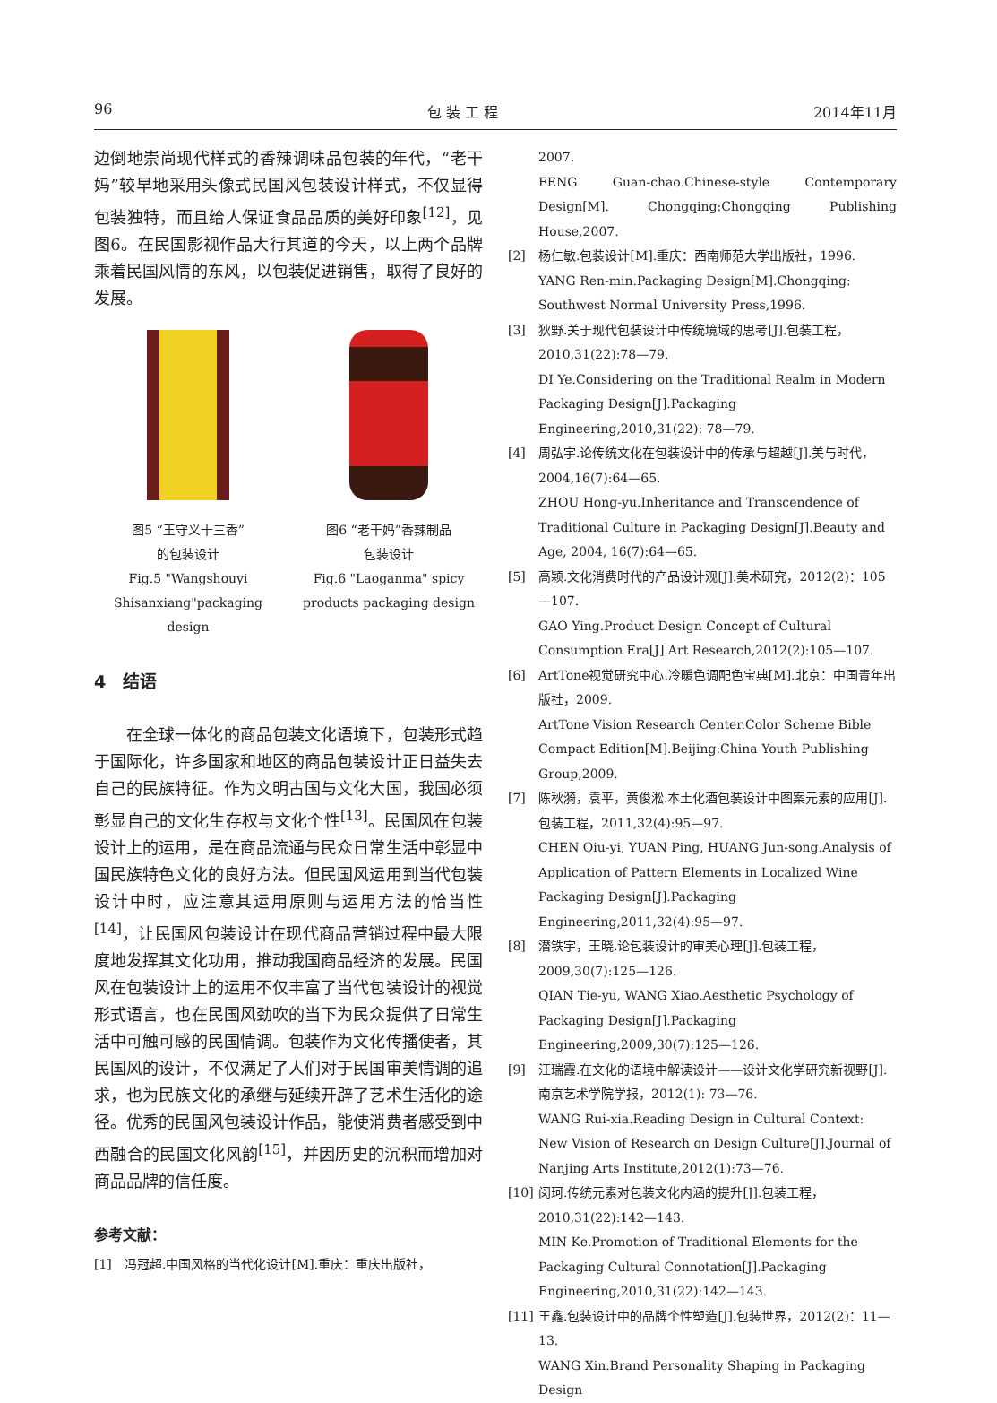96 包 装 工 程 2014年11月
边倒地崇尚现代样式的香辣调味品包装的年代，“老干妈”较早地采用头像式民国风包装设计样式，不仅显得包装独特，而且给人保证食品品质的美好印象<sup>[12]</sup>，见图6。在民国影视作品大行其道的今天，以上两个品牌乘着民国风情的东风，以包装促进销售，取得了良好的发展。
图5 “王守义十三香”
的包装设计
Fig.5 "Wangshouyi
Shisanxiang"packaging design
图6 “老干妈”香辣制品
包装设计
Fig.6 "Laoganma" spicy
products packaging design
4　结语
在全球一体化的商品包装文化语境下，包装形式趋于国际化，许多国家和地区的商品包装设计正日益失去自己的民族特征。作为文明古国与文化大国，我国必须彰显自己的文化生存权与文化个性<sup>[13]</sup>。民国风在包装设计上的运用，是在商品流通与民众日常生活中彰显中国民族特色文化的良好方法。但民国风运用到当代包装设计中时，应注意其运用原则与运用方法的恰当性<sup>[14]</sup>，让民国风包装设计在现代商品营销过程中最大限度地发挥其文化功用，推动我国商品经济的发展。民国风在包装设计上的运用不仅丰富了当代包装设计的视觉形式语言，也在民国风劲吹的当下为民众提供了日常生活中可触可感的民国情调。包装作为文化传播使者，其民国风的设计，不仅满足了人们对于民国审美情调的追求，也为民族文化的承继与延续开辟了艺术生活化的途径。优秀的民国风包装设计作品，能使消费者感受到中西融合的民国文化风韵<sup>[15]</sup>，并因历史的沉积而增加对商品品牌的信任度。
参考文献：
[1] 冯冠超.中国风格的当代化设计[M].重庆：重庆出版社，
2007.
FENG Guan-chao.Chinese-style Contemporary Design[M]. Chongqing:Chongqing Publishing House,2007.
[2] 杨仁敏.包装设计[M].重庆：西南师范大学出版社，1996.
YANG Ren-min.Packaging Design[M].Chongqing: Southwest Normal University Press,1996.
[3] 狄野.关于现代包装设计中传统境域的思考[J].包装工程，2010,31(22):78—79.
DI Ye.Considering on the Traditional Realm in Modern Packaging Design[J].Packaging Engineering,2010,31(22): 78—79.
[4] 周弘宇.论传统文化在包装设计中的传承与超越[J].美与时代，2004,16(7):64—65.
ZHOU Hong-yu.Inheritance and Transcendence of Traditional Culture in Packaging Design[J].Beauty and Age, 2004, 16(7):64—65.
[5] 高颖.文化消费时代的产品设计观[J].美术研究，2012(2)：105—107.
GAO Ying.Product Design Concept of Cultural Consumption Era[J].Art Research,2012(2):105—107.
[6] ArtTone视觉研究中心.冷暖色调配色宝典[M].北京：中国青年出版社，2009.
ArtTone Vision Research Center.Color Scheme Bible Compact Edition[M].Beijing:China Youth Publishing Group,2009.
[7] 陈秋漪，袁平，黄俊淞.本土化酒包装设计中图案元素的应用[J].包装工程，2011,32(4):95—97.
CHEN Qiu-yi, YUAN Ping, HUANG Jun-song.Analysis of Application of Pattern Elements in Localized Wine Packaging Design[J].Packaging Engineering,2011,32(4):95—97.
[8] 潜铁宇，王晓.论包装设计的审美心理[J].包装工程，2009,30(7):125—126.
QIAN Tie-yu, WANG Xiao.Aesthetic Psychology of Packaging Design[J].Packaging Engineering,2009,30(7):125—126.
[9] 汪瑞霞.在文化的语境中解读设计——设计文化学研究新视野[J].南京艺术学院学报，2012(1): 73—76.
WANG Rui-xia.Reading Design in Cultural Context: New Vision of Research on Design Culture[J].Journal of Nanjing Arts Institute,2012(1):73—76.
[10] 闵珂.传统元素对包装文化内涵的提升[J].包装工程，2010,31(22):142—143.
MIN Ke.Promotion of Traditional Elements for the Packaging Cultural Connotation[J].Packaging Engineering,2010,31(22):142—143.
[11] 王鑫.包装设计中的品牌个性塑造[J].包装世界，2012(2)：11—13.
WANG Xin.Brand Personality Shaping in Packaging Design